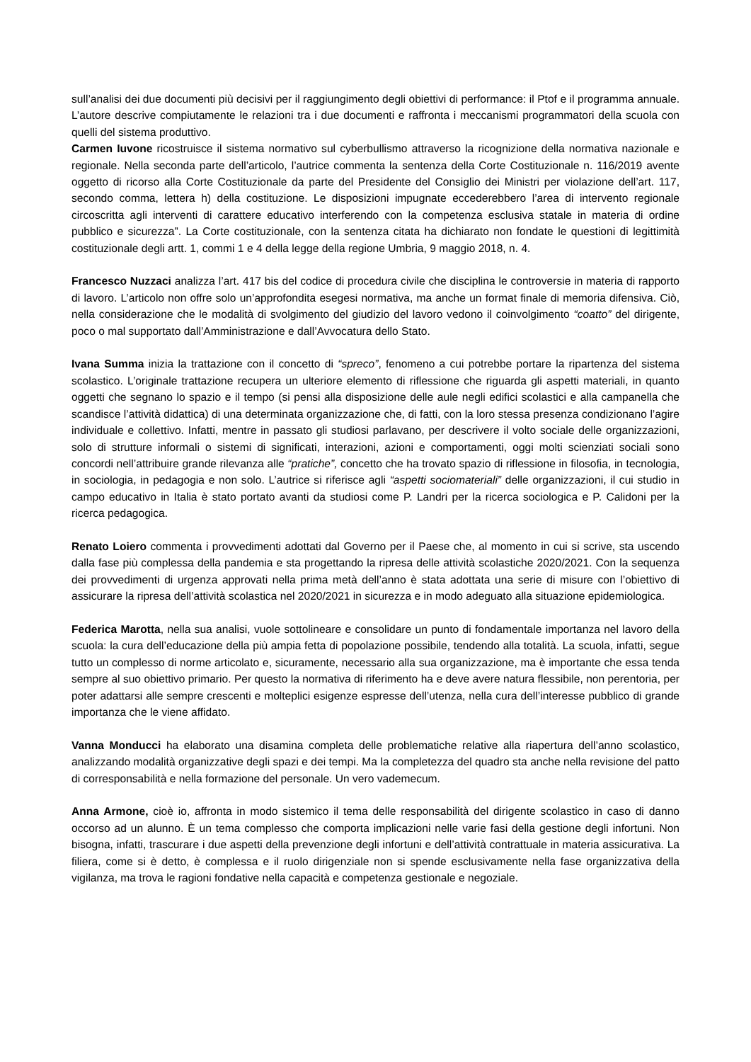sull’analisi dei due documenti più decisivi per il raggiungimento degli obiettivi di performance: il Ptof e il programma annuale. L’autore descrive compiutamente le relazioni tra i due documenti e raffronta i meccanismi programmatori della scuola con quelli del sistema produttivo.
Carmen Iuvone ricostruisce il sistema normativo sul cyberbullismo attraverso la ricognizione della normativa nazionale e regionale. Nella seconda parte dell’articolo, l’autrice commenta la sentenza della Corte Costituzionale n. 116/2019 avente oggetto di ricorso alla Corte Costituzionale da parte del Presidente del Consiglio dei Ministri per violazione dell’art. 117, secondo comma, lettera h) della costituzione. Le disposizioni impugnate eccederebbero l’area di intervento regionale circoscritta agli interventi di carattere educativo interferendo con la competenza esclusiva statale in materia di ordine pubblico e sicurezza”. La Corte costituzionale, con la sentenza citata ha dichiarato non fondate le questioni di legittimità costituzionale degli artt. 1, commi 1 e 4 della legge della regione Umbria, 9 maggio 2018, n. 4.
Francesco Nuzzaci analizza l’art. 417 bis del codice di procedura civile che disciplina le controversie in materia di rapporto di lavoro. L’articolo non offre solo un’approfondita esegesi normativa, ma anche un format finale di memoria difensiva. Ciò, nella considerazione che le modalità di svolgimento del giudizio del lavoro vedono il coinvolgimento “coatto” del dirigente, poco o mal supportato dall’Amministrazione e dall’Avvocatura dello Stato.
Ivana Summa inizia la trattazione con il concetto di “spreco”, fenomeno a cui potrebbe portare la ripartenza del sistema scolastico. L’originale trattazione recupera un ulteriore elemento di riflessione che riguarda gli aspetti materiali, in quanto oggetti che segnano lo spazio e il tempo (si pensi alla disposizione delle aule negli edifici scolastici e alla campanella che scandisce l’attività didattica) di una determinata organizzazione che, di fatti, con la loro stessa presenza condizionano l’agire individuale e collettivo. Infatti, mentre in passato gli studiosi parlavano, per descrivere il volto sociale delle organizzazioni, solo di strutture informali o sistemi di significati, interazioni, azioni e comportamenti, oggi molti scienziati sociali sono concordi nell’attribuire grande rilevanza alle “pratiche”, concetto che ha trovato spazio di riflessione in filosofia, in tecnologia, in sociologia, in pedagogia e non solo. L’autrice si riferisce agli “aspetti sociomateriali” delle organizzazioni, il cui studio in campo educativo in Italia è stato portato avanti da studiosi come P. Landri per la ricerca sociologica e P. Calidoni per la ricerca pedagogica.
Renato Loiero commenta i provvedimenti adottati dal Governo per il Paese che, al momento in cui si scrive, sta uscendo dalla fase più complessa della pandemia e sta progettando la ripresa delle attività scolastiche 2020/2021. Con la sequenza dei provvedimenti di urgenza approvati nella prima metà dell’anno è stata adottata una serie di misure con l’obiettivo di assicurare la ripresa dell’attività scolastica nel 2020/2021 in sicurezza e in modo adeguato alla situazione epidemiologica.
Federica Marotta, nella sua analisi, vuole sottolineare e consolidare un punto di fondamentale importanza nel lavoro della scuola: la cura dell’educazione della più ampia fetta di popolazione possibile, tendendo alla totalità. La scuola, infatti, segue tutto un complesso di norme articolato e, sicuramente, necessario alla sua organizzazione, ma è importante che essa tenda sempre al suo obiettivo primario. Per questo la normativa di riferimento ha e deve avere natura flessibile, non perentoria, per poter adattarsi alle sempre crescenti e molteplici esigenze espresse dell’utenza, nella cura dell’interesse pubblico di grande importanza che le viene affidato.
Vanna Monducci ha elaborato una disamina completa delle problematiche relative alla riapertura dell’anno scolastico, analizzando modalità organizzative degli spazi e dei tempi. Ma la completezza del quadro sta anche nella revisione del patto di corresponsabilità e nella formazione del personale. Un vero vademecum.
Anna Armone, cioè io, affronta in modo sistemico il tema delle responsabilità del dirigente scolastico in caso di danno occorso ad un alunno. È un tema complesso che comporta implicazioni nelle varie fasi della gestione degli infortuni. Non bisogna, infatti, trascurare i due aspetti della prevenzione degli infortuni e dell’attività contrattuale in materia assicurativa. La filiera, come si è detto, è complessa e il ruolo dirigenziale non si spende esclusivamente nella fase organizzativa della vigilanza, ma trova le ragioni fondative nella capacità e competenza gestionale e negoziale.